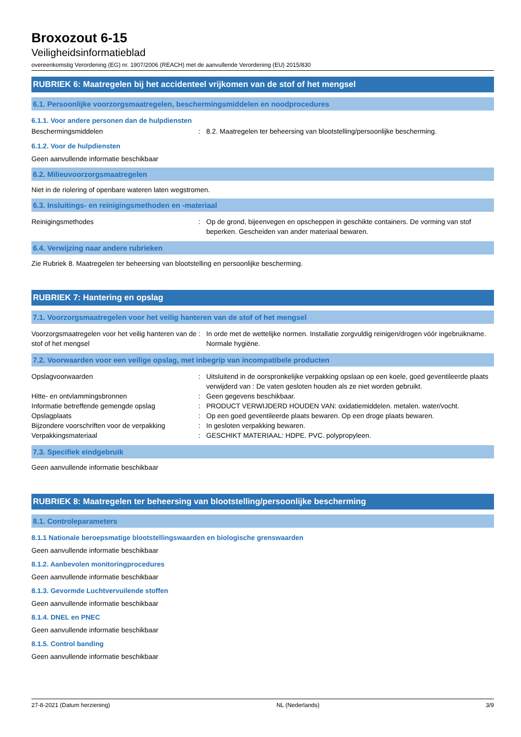Broxozout 6-15
Veiligheidsinformatieblad
overeenkomstig Verordening (EG) nr. 1907/2006 (REACH) met de aanvullende Verordening (EU) 2015/830
RUBRIEK 6: Maatregelen bij het accidenteel vrijkomen van de stof of het mengsel
6.1. Persoonlijke voorzorgsmaatregelen, beschermingsmiddelen en noodprocedures
6.1.1. Voor andere personen dan de hulpdiensten
Beschermingsmiddelen : 8.2. Maatregelen ter beheersing van blootstelling/persoonlijke bescherming.
6.1.2. Voor de hulpdiensten
Geen aanvullende informatie beschikbaar
6.2. Milieuvoorzorgsmaatregelen
Niet in de riolering of openbare wateren laten wegstromen.
6.3. Insluitings- en reinigingsmethoden en -materiaal
Reinigingsmethodes : Op de grond, bijeenvegen en opscheppen in geschikte containers. De vorming van stof beperken. Gescheiden van ander materiaal bewaren.
6.4. Verwijzing naar andere rubrieken
Zie Rubriek 8. Maatregelen ter beheersing van blootstelling en persoonlijke bescherming.
RUBRIEK 7: Hantering en opslag
7.1. Voorzorgsmaatregelen voor het veilig hanteren van de stof of het mengsel
Voorzorgsmaatregelen voor het veilig hanteren van de stof of het mengsel
: In orde met de wettelijke normen. Installatie zorgvuldig reinigen/drogen vóór ingebruikname. Normale hygiëne.
7.2. Voorwaarden voor een veilige opslag, met inbegrip van incompatibele producten
Opslagvoorwaarden : Uitsluitend in de oorspronkelijke verpakking opslaan op een koele, goed geventileerde plaats verwijderd van : De vaten gesloten houden als ze niet worden gebruikt.
Hitte- en ontvlammingsbronnen : Geen gegevens beschikbaar.
Informatie betreffende gemengde opslag : PRODUCT VERWIJDERD HOUDEN VAN: oxidatiemiddelen. metalen. water/vocht.
Opslagplaats : Op een goed geventileerde plaats bewaren. Op een droge plaats bewaren.
Bijzondere voorschriften voor de verpakking
: In gesloten verpakking bewaren.
Verpakkingsmateriaal : GESCHIKT MATERIAAL: HDPE. PVC. polypropyleen.
7.3. Specifiek eindgebruik
Geen aanvullende informatie beschikbaar
RUBRIEK 8: Maatregelen ter beheersing van blootstelling/persoonlijke bescherming
8.1. Controleparameters
8.1.1 Nationale beroepsmatige blootstellingswaarden en biologische grenswaarden
Geen aanvullende informatie beschikbaar
8.1.2. Aanbevolen monitoringprocedures
Geen aanvullende informatie beschikbaar
8.1.3. Gevormde Luchtvervuilende stoffen
Geen aanvullende informatie beschikbaar
8.1.4. DNEL en PNEC
Geen aanvullende informatie beschikbaar
8.1.5. Control banding
Geen aanvullende informatie beschikbaar
27-8-2021 (Datum herziening) NL (Nederlands) 3/9